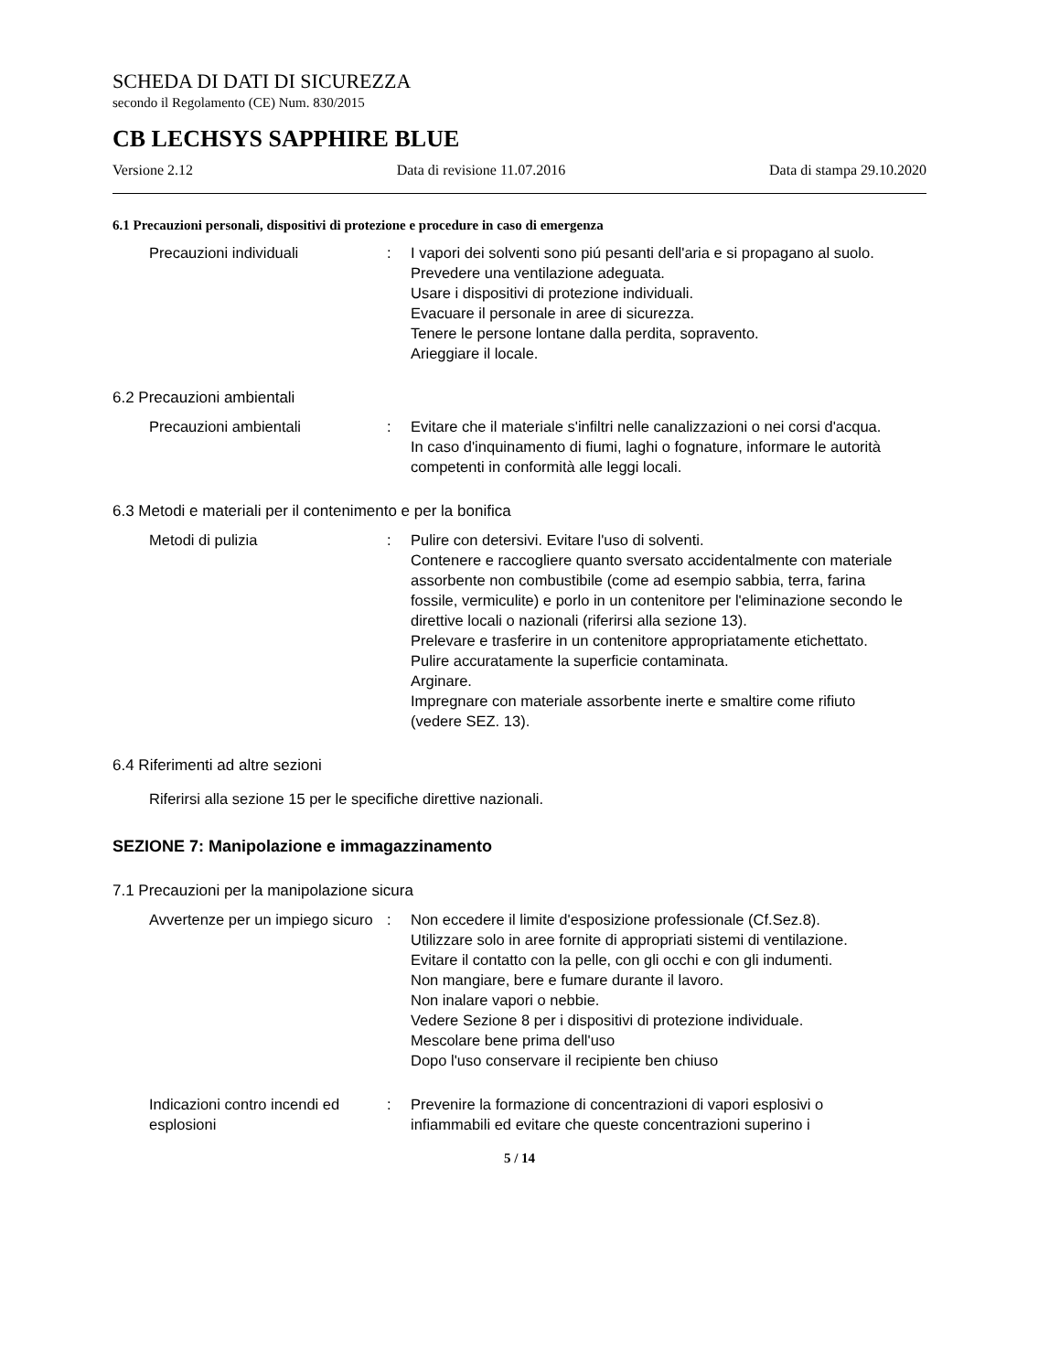SCHEDA DI DATI DI SICUREZZA
secondo il Regolamento (CE) Num. 830/2015
CB LECHSYS SAPPHIRE BLUE
Versione 2.12 Data di revisione 11.07.2016 Data di stampa 29.10.2020
6.1 Precauzioni personali, dispositivi di protezione e procedure in caso di emergenza
Precauzioni individuali : I vapori dei solventi sono piú pesanti dell'aria e si propagano al suolo.
Prevedere una ventilazione adeguata.
Usare i dispositivi di protezione individuali.
Evacuare il personale in aree di sicurezza.
Tenere le persone lontane dalla perdita, sopravento.
Arieggiare il locale.
6.2 Precauzioni ambientali
Precauzioni ambientali : Evitare che il materiale s'infiltri nelle canalizzazioni o nei corsi d'acqua.
In caso d'inquinamento di fiumi, laghi o fognature, informare le autorità competenti in conformità alle leggi locali.
6.3 Metodi e materiali per il contenimento e per la bonifica
Metodi di pulizia : Pulire con detersivi. Evitare l'uso di solventi.
Contenere e raccogliere quanto sversato accidentalmente con materiale assorbente non combustibile (come ad esempio sabbia, terra, farina fossile, vermiculite) e porlo in un contenitore per l'eliminazione secondo le direttive locali o nazionali (riferirsi alla sezione 13).
Prelevare e trasferire in un contenitore appropriatamente etichettato.
Pulire accuratamente la superficie contaminata.
Arginare.
Impregnare con materiale assorbente inerte e smaltire come rifiuto (vedere SEZ. 13).
6.4 Riferimenti ad altre sezioni
Riferirsi alla sezione 15 per le specifiche direttive nazionali.
SEZIONE 7: Manipolazione e immagazzinamento
7.1 Precauzioni per la manipolazione sicura
Avvertenze per un impiego sicuro
: Non eccedere il limite d'esposizione professionale (Cf.Sez.8).
Utilizzare solo in aree fornite di appropriati sistemi di ventilazione.
Evitare il contatto con la pelle, con gli occhi e con gli indumenti.
Non mangiare, bere e fumare durante il lavoro.
Non inalare vapori o nebbie.
Vedere Sezione 8 per i dispositivi di protezione individuale.
Mescolare bene prima dell'uso
Dopo l'uso conservare il recipiente ben chiuso
Indicazioni contro incendi ed esplosioni
: Prevenire la formazione di concentrazioni di vapori esplosivi o infiammabili ed evitare che queste concentrazioni superino i
5 / 14